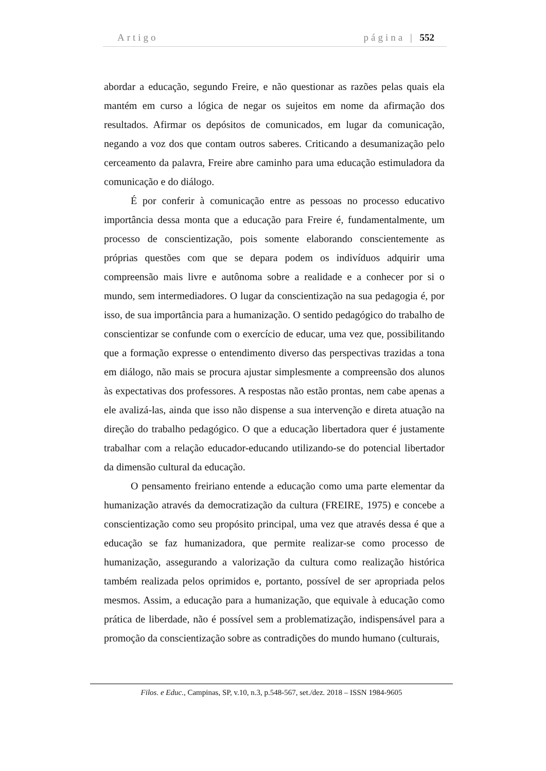Artigo página | 552
abordar a educação, segundo Freire, e não questionar as razões pelas quais ela mantém em curso a lógica de negar os sujeitos em nome da afirmação dos resultados. Afirmar os depósitos de comunicados, em lugar da comunicação, negando a voz dos que contam outros saberes. Criticando a desumanização pelo cerceamento da palavra, Freire abre caminho para uma educação estimuladora da comunicação e do diálogo.
É por conferir à comunicação entre as pessoas no processo educativo importância dessa monta que a educação para Freire é, fundamentalmente, um processo de conscientização, pois somente elaborando conscientemente as próprias questões com que se depara podem os indivíduos adquirir uma compreensão mais livre e autônoma sobre a realidade e a conhecer por si o mundo, sem intermediadores. O lugar da conscientização na sua pedagogia é, por isso, de sua importância para a humanização. O sentido pedagógico do trabalho de conscientizar se confunde com o exercício de educar, uma vez que, possibilitando que a formação expresse o entendimento diverso das perspectivas trazidas a tona em diálogo, não mais se procura ajustar simplesmente a compreensão dos alunos às expectativas dos professores. A respostas não estão prontas, nem cabe apenas a ele avalizá-las, ainda que isso não dispense a sua intervenção e direta atuação na direção do trabalho pedagógico. O que a educação libertadora quer é justamente trabalhar com a relação educador-educando utilizando-se do potencial libertador da dimensão cultural da educação.
O pensamento freiriano entende a educação como uma parte elementar da humanização através da democratização da cultura (FREIRE, 1975) e concebe a conscientização como seu propósito principal, uma vez que através dessa é que a educação se faz humanizadora, que permite realizar-se como processo de humanização, assegurando a valorização da cultura como realização histórica também realizada pelos oprimidos e, portanto, possível de ser apropriada pelos mesmos. Assim, a educação para a humanização, que equivale à educação como prática de liberdade, não é possível sem a problematização, indispensável para a promoção da conscientização sobre as contradições do mundo humano (culturais,
Filos. e Educ., Campinas, SP, v.10, n.3, p.548-567, set./dez. 2018 – ISSN 1984-9605